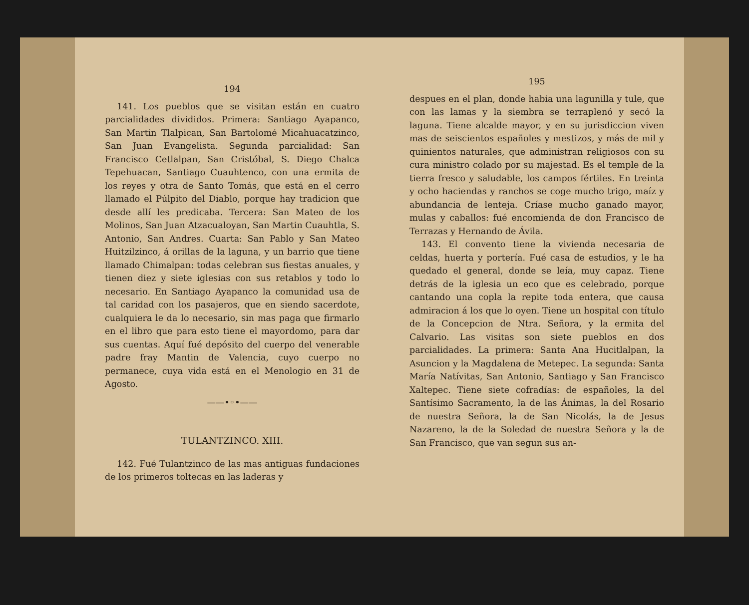194
141. Los pueblos que se visitan están en cuatro parcialidades divididos. Primera: Santiago Ayapanco, San Martin Tlalpican, San Bartolomé Micahuacatzinco, San Juan Evangelista. Segunda parcialidad: San Francisco Cetlalpan, San Cristóbal, S. Diego Chalca Tepehuacan, Santiago Cuauhtenco, con una ermita de los reyes y otra de Santo Tomás, que está en el cerro llamado el Púlpito del Diablo, porque hay tradicion que desde allí les predicaba. Tercera: San Mateo de los Molinos, San Juan Atzacualoyan, San Martin Cuauhtla, S. Antonio, San Andres. Cuarta: San Pablo y San Mateo Huitzilzinco, á orillas de la laguna, y un barrio que tiene llamado Chimalpan: todas celebran sus fiestas anuales, y tienen diez y siete iglesias con sus retablos y todo lo necesario. En Santiago Ayapanco la comunidad usa de tal caridad con los pasajeros, que en siendo sacerdote, cualquiera le da lo necesario, sin mas paga que firmarlo en el libro que para esto tiene el mayordomo, para dar sus cuentas. Aquí fué depósito del cuerpo del venerable padre fray Mantin de Valencia, cuyo cuerpo no permanece, cuya vida está en el Menologio en 31 de Agosto.
——•◦•——
TULANTZINCO. XIII.
142. Fué Tulantzinco de las mas antiguas fundaciones de los primeros toltecas en las laderas y
195
despues en el plan, donde habia una lagunilla y tule, que con las lamas y la siembra se terraplenó y secó la laguna. Tiene alcalde mayor, y en su jurisdiccion viven mas de seiscientos españoles y mestizos, y más de mil y quinientos naturales, que administran religiosos con su cura ministro colado por su majestad. Es el temple de la tierra fresco y saludable, los campos fértiles. En treinta y ocho haciendas y ranchos se coge mucho trigo, maíz y abundancia de lenteja. Críase mucho ganado mayor, mulas y caballos: fué encomienda de don Francisco de Terrazas y Hernando de Ávila.
143. El convento tiene la vivienda necesaria de celdas, huerta y portería. Fué casa de estudios, y le ha quedado el general, donde se leía, muy capaz. Tiene detrás de la iglesia un eco que es celebrado, porque cantando una copla la repite toda entera, que causa admiracion á los que lo oyen. Tiene un hospital con título de la Concepcion de Ntra. Señora, y la ermita del Calvario. Las visitas son siete pueblos en dos parcialidades. La primera: Santa Ana Hucitlalpan, la Asuncion y la Magdalena de Metepec. La segunda: Santa María Natívitas, San Antonio, Santiago y San Francisco Xaltepec. Tiene siete cofradías: de españoles, la del Santísimo Sacramento, la de las Ánimas, la del Rosario de nuestra Señora, la de San Nicolás, la de Jesus Nazareno, la de la Soledad de nuestra Señora y la de San Francisco, que van segun sus an-